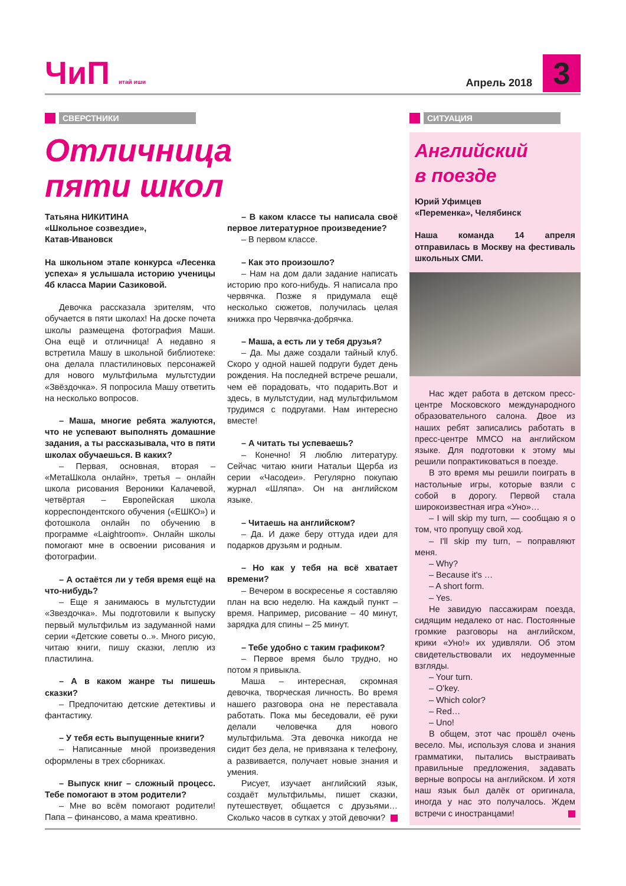ЧиП итай иши Апрель 2018 3
СВЕРСТНИКИ
Отличница
пяти школ
Татьяна НИКИТИНА
«Школьное созвездие»,
Катав-Ивановск
На школьном этапе конкурса «Лесенка успеха» я услышала историю ученицы 4б класса Марии Сазиковой.
Девочка рассказала зрителям, что обучается в пяти школах! На доске почета школы размещена фотография Маши. Она ещё и отличница! А недавно я встретила Машу в школьной библиотеке: она делала пластилиновых персонажей для нового мультфильма мультстудии «Звёздочка». Я попросила Машу ответить на несколько вопросов.
– Маша, многие ребята жалуются, что не успевают выполнять домашние задания, а ты рассказывала, что в пяти школах обучаешься. В каких?
– Первая, основная, вторая – «МетаШкола онлайн», третья – онлайн школа рисования Вероники Калачевой, четвёртая – Европейская школа корреспондентского обучения («ЕШКО») и фотошкола онлайн по обучению в программе «Laightroom». Онлайн школы помогают мне в освоении рисования и фотографии.
– А остаётся ли у тебя время ещё на что-нибудь?
– Еще я занимаюсь в мультстудии «Звездочка». Мы подготовили к выпуску первый мультфильм из задуманной нами серии «Детские советы о..». Много рисую, читаю книги, пишу сказки, леплю из пластилина.
– А в каком жанре ты пишешь сказки?
– Предпочитаю детские детективы и фантастику.
– У тебя есть выпущенные книги?
– Написанные мной произведения оформлены в трех сборниках.
– Выпуск книг – сложный процесс. Тебе помогают в этом родители?
– Мне во всём помогают родители! Папа – финансово, а мама креативно.
– В каком классе ты написала своё первое литературное произведение?
– В первом классе.
– Как это произошло?
– Нам на дом дали задание написать историю про кого-нибудь. Я написала про червячка. Позже я придумала ещё несколько сюжетов, получилась целая книжка про Червячка-добрячка.
– Маша, а есть ли у тебя друзья?
– Да. Мы даже создали тайный клуб. Скоро у одной нашей подруги будет день рождения. На последней встрече решали, чем её порадовать, что подарить.Вот и здесь, в мультстудии, над мультфильмом трудимся с подругами. Нам интересно вместе!
– А читать ты успеваешь?
– Конечно! Я люблю литературу. Сейчас читаю книги Натальи Щерба из серии «Часодеи». Регулярно покупаю журнал «Шляпа». Он на английском языке.
– Читаешь на английском?
– Да. И даже беру оттуда идеи для подарков друзьям и родным.
– Но как у тебя на всё хватает времени?
– Вечером в воскресенье я составляю план на всю неделю. На каждый пункт – время. Например, рисование – 40 минут, зарядка для спины – 25 минут.
– Тебе удобно с таким графиком?
– Первое время было трудно, но потом я привыкла.
Маша – интересная, скромная девочка, творческая личность. Во время нашего разговора она не переставала работать. Пока мы беседовали, её руки делали человечка для нового мультфильма. Эта девочка никогда не сидит без дела, не привязана к телефону, а развивается, получает новые знания и умения.
Рисует, изучает английский язык, создаёт мультфильмы, пишет сказки, путешествует, общается с друзьями… Сколько часов в сутках у этой девочки?
СИТУАЦИЯ
Английский
в поезде
Юрий Уфимцев
«Переменка», Челябинск
Наша команда 14 апреля отправилась в Москву на фестиваль школьных СМИ.
Нас ждет работа в детском пресс-центре Московского международного образовательного салона. Двое из наших ребят записались работать в пресс-центре ММСО на английском языке. Для подготовки к этому мы решили попрактиковаться в поезде.
В это время мы решили поиграть в настольные игры, которые взяли с собой в дорогу. Первой стала широкоизвестная игра «Уно»…
– I will skip my turn, — сообщаю я о том, что пропущу свой ход.
– I'll skip my turn, – поправляют меня.
– Why?
– Because it's …
– A short form.
– Yes.
Не завидую пассажирам поезда, сидящим недалеко от нас. Постоянные громкие разговоры на английском, крики «Уно!» их удивляли. Об этом свидетельствовали их недоуменные взгляды.
– Your turn.
– O'key.
– Which color?
– Red…
– Uno!
В общем, этот час прошёл очень весело. Мы, используя слова и знания грамматики, пытались выстраивать правильные предложения, задавать верные вопросы на английском. И хотя наш язык был далёк от оригинала, иногда у нас это получалось. Ждем встречи с иностранцами!